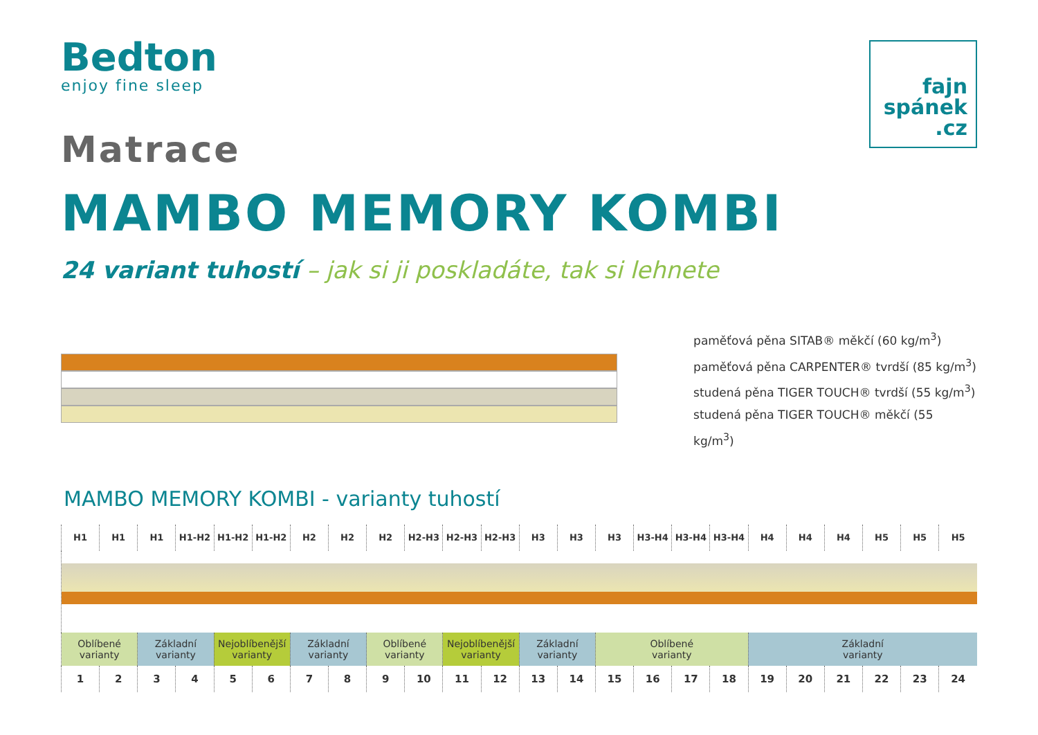Bedton
enjoy fine sleep
fajn
spánek
.cz
Matrace
MAMBO MEMORY KOMBI
24 variant tuhostí – jak si ji poskladáte, tak si lehnete
paměťová pěna SITAB® měkčí (60 kg/m<sup>3</sup>)
paměťová pěna CARPENTER® tvrdší (85 kg/m<sup>3</sup>)
studená pěna TIGER TOUCH® tvrdší (55 kg/m<sup>3</sup>)
studená pěna TIGER TOUCH® měkčí (55 kg/m<sup>3</sup>)
MAMBO MEMORY KOMBI - varianty tuhostí
| H1 | H1 | H1 | H1-H2 | H1-H2 | H1-H2 | H2 | H2 | H2 | H2-H3 | H2-H3 | H2-H3 | H3 | H3 | H3 | H3-H4 | H3-H4 | H3-H4 | H4 | H4 | H4 | H5 | H5 | H5 |
| Oblíbené varianty | | Základní varianty | | Nejoblíbenější varianty | | Základní varianty | | Oblíbené varianty | | Nejoblíbenější varianty | | Základní varianty | | Oblíbené varianty | | | | Základní varianty | | | | | |
| 1 | 2 | 3 | 4 | 5 | 6 | 7 | 8 | 9 | 10 | 11 | 12 | 13 | 14 | 15 | 16 | 17 | 18 | 19 | 20 | 21 | 22 | 23 | 24 |